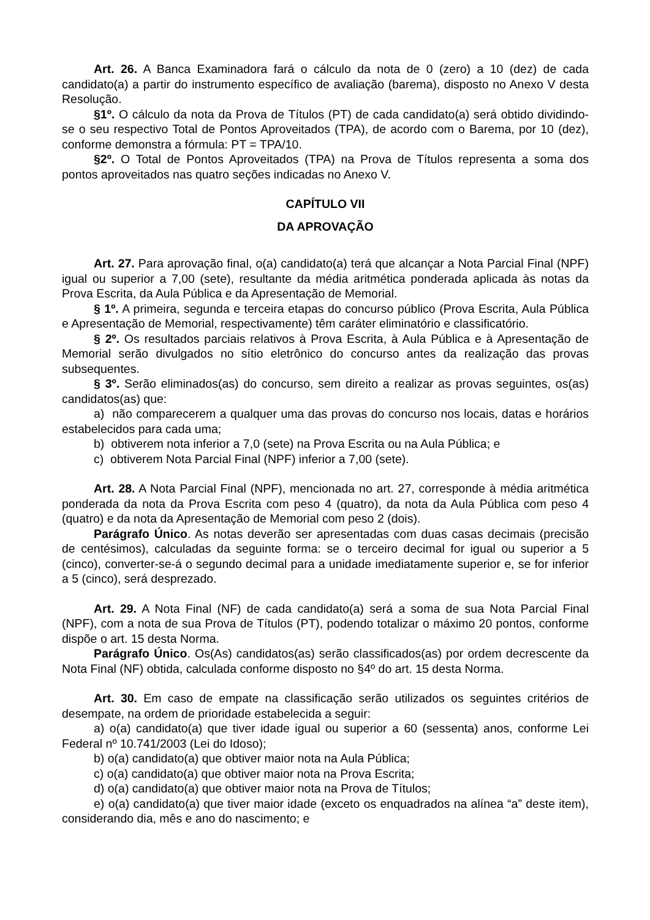Art. 26. A Banca Examinadora fará o cálculo da nota de 0 (zero) a 10 (dez) de cada candidato(a) a partir do instrumento específico de avaliação (barema), disposto no Anexo V desta Resolução.
§1º. O cálculo da nota da Prova de Títulos (PT) de cada candidato(a) será obtido dividindo-se o seu respectivo Total de Pontos Aproveitados (TPA), de acordo com o Barema, por 10 (dez), conforme demonstra a fórmula: PT = TPA/10.
§2º. O Total de Pontos Aproveitados (TPA) na Prova de Títulos representa a soma dos pontos aproveitados nas quatro seções indicadas no Anexo V.
CAPÍTULO VII
DA APROVAÇÃO
Art. 27. Para aprovação final, o(a) candidato(a) terá que alcançar a Nota Parcial Final (NPF) igual ou superior a 7,00 (sete), resultante da média aritmética ponderada aplicada às notas da Prova Escrita, da Aula Pública e da Apresentação de Memorial.
§ 1º. A primeira, segunda e terceira etapas do concurso público (Prova Escrita, Aula Pública e Apresentação de Memorial, respectivamente) têm caráter eliminatório e classificatório.
§ 2º. Os resultados parciais relativos à Prova Escrita, à Aula Pública e à Apresentação de Memorial serão divulgados no sítio eletrônico do concurso antes da realização das provas subsequentes.
§ 3º. Serão eliminados(as) do concurso, sem direito a realizar as provas seguintes, os(as) candidatos(as) que:
a) não comparecerem a qualquer uma das provas do concurso nos locais, datas e horários estabelecidos para cada uma;
b) obtiverem nota inferior a 7,0 (sete) na Prova Escrita ou na Aula Pública; e
c) obtiverem Nota Parcial Final (NPF) inferior a 7,00 (sete).
Art. 28. A Nota Parcial Final (NPF), mencionada no art. 27, corresponde à média aritmética ponderada da nota da Prova Escrita com peso 4 (quatro), da nota da Aula Pública com peso 4 (quatro) e da nota da Apresentação de Memorial com peso 2 (dois).
Parágrafo Único. As notas deverão ser apresentadas com duas casas decimais (precisão de centésimos), calculadas da seguinte forma: se o terceiro decimal for igual ou superior a 5 (cinco), converter-se-á o segundo decimal para a unidade imediatamente superior e, se for inferior a 5 (cinco), será desprezado.
Art. 29. A Nota Final (NF) de cada candidato(a) será a soma de sua Nota Parcial Final (NPF), com a nota de sua Prova de Títulos (PT), podendo totalizar o máximo 20 pontos, conforme dispõe o art. 15 desta Norma.
Parágrafo Único. Os(As) candidatos(as) serão classificados(as) por ordem decrescente da Nota Final (NF) obtida, calculada conforme disposto no §4º do art. 15 desta Norma.
Art. 30. Em caso de empate na classificação serão utilizados os seguintes critérios de desempate, na ordem de prioridade estabelecida a seguir:
a) o(a) candidato(a) que tiver idade igual ou superior a 60 (sessenta) anos, conforme Lei Federal nº 10.741/2003 (Lei do Idoso);
b) o(a) candidato(a) que obtiver maior nota na Aula Pública;
c) o(a) candidato(a) que obtiver maior nota na Prova Escrita;
d) o(a) candidato(a) que obtiver maior nota na Prova de Títulos;
e) o(a) candidato(a) que tiver maior idade (exceto os enquadrados na alínea “a” deste item), considerando dia, mês e ano do nascimento; e